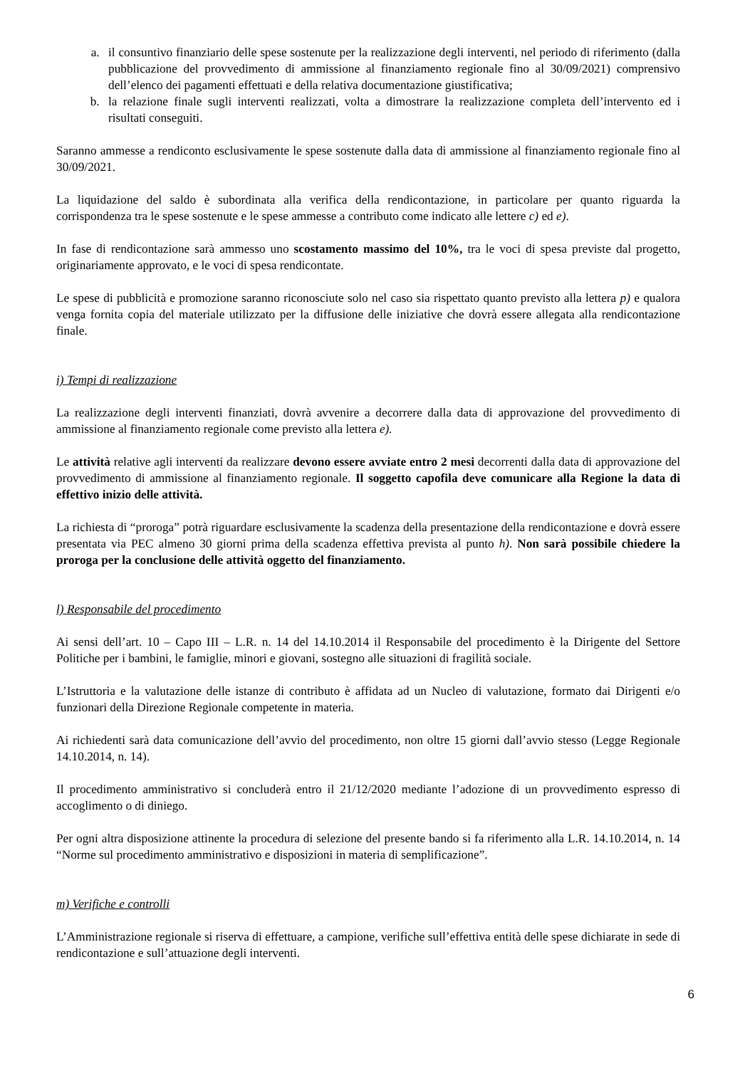a. il consuntivo finanziario delle spese sostenute per la realizzazione degli interventi, nel periodo di riferimento (dalla pubblicazione del provvedimento di ammissione al finanziamento regionale fino al 30/09/2021) comprensivo dell’elenco dei pagamenti effettuati e della relativa documentazione giustificativa;
b. la relazione finale sugli interventi realizzati, volta a dimostrare la realizzazione completa dell’intervento ed i risultati conseguiti.
Saranno ammesse a rendiconto esclusivamente le spese sostenute dalla data di ammissione al finanziamento regionale fino al 30/09/2021.
La liquidazione del saldo è subordinata alla verifica della rendicontazione, in particolare per quanto riguarda la corrispondenza tra le spese sostenute e le spese ammesse a contributo come indicato alle lettere c) ed e).
In fase di rendicontazione sarà ammesso uno scostamento massimo del 10%, tra le voci di spesa previste dal progetto, originariamente approvato, e le voci di spesa rendicontate.
Le spese di pubblicità e promozione saranno riconosciute solo nel caso sia rispettato quanto previsto alla lettera p) e qualora venga fornita copia del materiale utilizzato per la diffusione delle iniziative che dovrà essere allegata alla rendicontazione finale.
i) Tempi di realizzazione
La realizzazione degli interventi finanziati, dovrà avvenire a decorrere dalla data di approvazione del provvedimento di ammissione al finanziamento regionale come previsto alla lettera e).
Le attività relative agli interventi da realizzare devono essere avviate entro 2 mesi decorrenti dalla data di approvazione del provvedimento di ammissione al finanziamento regionale. Il soggetto capofila deve comunicare alla Regione la data di effettivo inizio delle attività.
La richiesta di “proroga” potrà riguardare esclusivamente la scadenza della presentazione della rendicontazione e dovrà essere presentata via PEC almeno 30 giorni prima della scadenza effettiva prevista al punto h). Non sarà possibile chiedere la proroga per la conclusione delle attività oggetto del finanziamento.
l) Responsabile del procedimento
Ai sensi dell’art. 10 – Capo III – L.R. n. 14 del 14.10.2014 il Responsabile del procedimento è la Dirigente del Settore Politiche per i bambini, le famiglie, minori e giovani, sostegno alle situazioni di fragilità sociale.
L’Istruttoria e la valutazione delle istanze di contributo è affidata ad un Nucleo di valutazione, formato dai Dirigenti e/o funzionari della Direzione Regionale competente in materia.
Ai richiedenti sarà data comunicazione dell’avvio del procedimento, non oltre 15 giorni dall’avvio stesso (Legge Regionale 14.10.2014, n. 14).
Il procedimento amministrativo si concluderà entro il 21/12/2020 mediante l’adozione di un provvedimento espresso di accoglimento o di diniego.
Per ogni altra disposizione attinente la procedura di selezione del presente bando si fa riferimento alla L.R. 14.10.2014, n. 14 “Norme sul procedimento amministrativo e disposizioni in materia di semplificazione”.
m) Verifiche e controlli
L’Amministrazione regionale si riserva di effettuare, a campione, verifiche sull’effettiva entità delle spese dichiarate in sede di rendicontazione e sull’attuazione degli interventi.
6